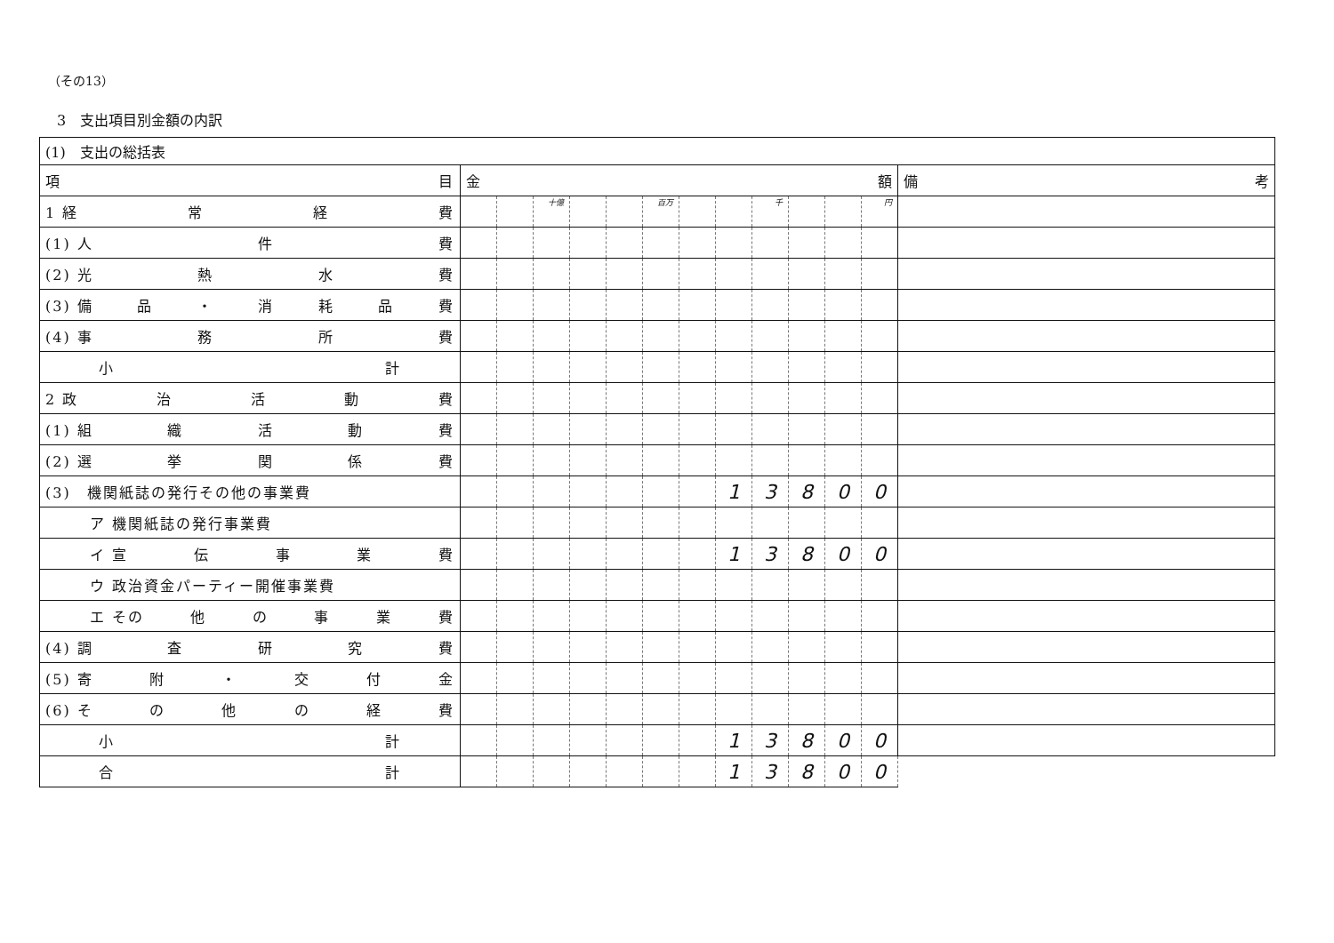（その13）
3　支出項目別金額の内訳
| (1) 支出の総括表 | | | | | | | | | | | | | |
| 項 目 | 金 額 | | | | | | | | | | | | 備 考 |
| 1 経 常 経 費 | | | 十億 | | | 百万 | | | 千 | | | 円 | |
| (1) 人 件 費 | | | | | | | | | | | | | |
| (2) 光 熱 水 費 | | | | | | | | | | | | | |
| (3) 備 品 ・ 消 耗 品 費 | | | | | | | | | | | | | |
| (4) 事 務 所 費 | | | | | | | | | | | | | |
| 小 計 | | | | | | | | | | | | | |
| 2 政 治 活 動 費 | | | | | | | | | | | | | |
| (1) 組 織 活 動 費 | | | | | | | | | | | | | |
| (2) 選 挙 関 係 費 | | | | | | | | | | | | | |
| (3) 機関紙誌の発行その他の事業費 | | | | | | | | 1 | 3 | 8 | 0 | 0 | |
| ア 機関紙誌の発行事業費 | | | | | | | | | | | | | |
| イ 宣 伝 事 業 費 | | | | | | | | 1 | 3 | 8 | 0 | 0 | |
| ウ 政治資金パーティー開催事業費 | | | | | | | | | | | | | |
| エ その 他 の 事 業 費 | | | | | | | | | | | | | |
| (4) 調 査 研 究 費 | | | | | | | | | | | | | |
| (5) 寄 附 ・ 交 付 金 | | | | | | | | | | | | | |
| (6) そ の 他 の 経 費 | | | | | | | | | | | | | |
| 小 計 | | | | | | | | 1 | 3 | 8 | 0 | 0 | |
| 合 計 | | | | | | | | 1 | 3 | 8 | 0 | 0 | |